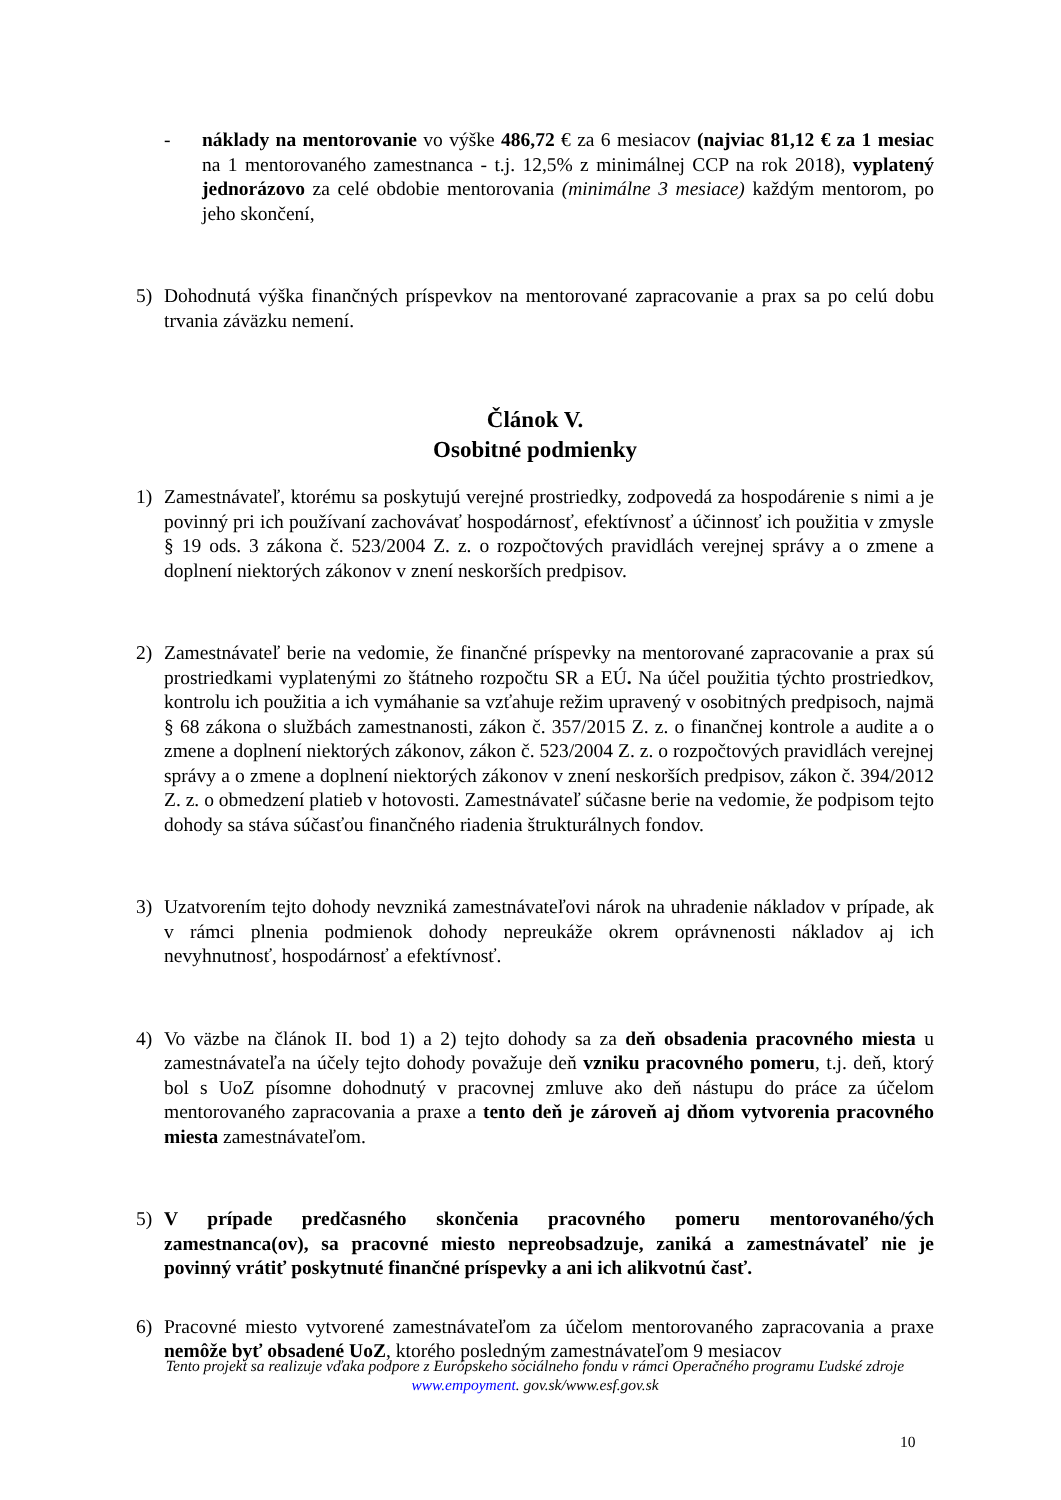- náklady na mentorovanie vo výške 486,72 € za 6 mesiacov (najviac 81,12 € za 1 mesiac na 1 mentorovaného zamestnanca - t.j. 12,5% z minimálnej CCP na rok 2018), vyplatený jednorázovo za celé obdobie mentorovania (minimálne 3 mesiace) každým mentorom, po jeho skončení,
5) Dohodnutá výška finančných príspevkov na mentorované zapracovanie a prax sa po celú dobu trvania záväzku nemení.
Článok V.
Osobitné podmienky
1) Zamestnávateľ, ktorému sa poskytujú verejné prostriedky, zodpovedá za hospodárenie s nimi a je povinný pri ich používaní zachovávať hospodárnosť, efektívnosť a účinnosť ich použitia v zmysle § 19 ods. 3 zákona č. 523/2004 Z. z. o rozpočtových pravidlách verejnej správy a o zmene a doplnení niektorých zákonov v znení neskorších predpisov.
2) Zamestnávateľ berie na vedomie, že finančné príspevky na mentorované zapracovanie a prax sú prostriedkami vyplatenými zo štátneho rozpočtu SR a EÚ. Na účel použitia týchto prostriedkov, kontrolu ich použitia a ich vymáhanie sa vzťahuje režim upravený v osobitných predpisoch, najmä § 68 zákona o službách zamestnanosti, zákon č. 357/2015 Z. z. o finančnej kontrole a audite a o zmene a doplnení niektorých zákonov, zákon č. 523/2004 Z. z. o rozpočtových pravidlách verejnej správy a o zmene a doplnení niektorých zákonov v znení neskorších predpisov, zákon č. 394/2012 Z. z. o obmedzení platieb v hotovosti. Zamestnávateľ súčasne berie na vedomie, že podpisom tejto dohody sa stáva súčasťou finančného riadenia štrukturálnych fondov.
3) Uzatvorením tejto dohody nevzniká zamestnávateľovi nárok na uhradenie nákladov v prípade, ak v rámci plnenia podmienok dohody nepreukáže okrem oprávnenosti nákladov aj ich nevyhnutnosť, hospodárnosť a efektívnosť.
4) Vo väzbe na článok II. bod 1) a 2) tejto dohody sa za deň obsadenia pracovného miesta u zamestnávateľa na účely tejto dohody považuje deň vzniku pracovného pomeru, t.j. deň, ktorý bol s UoZ písomne dohodnutý v pracovnej zmluve ako deň nástupu do práce za účelom mentorovaného zapracovania a praxe a tento deň je zároveň aj dňom vytvorenia pracovného miesta zamestnávateľom.
5) V prípade predčasného skončenia pracovného pomeru mentorovaného/ých zamestnanca(ov), sa pracovné miesto nepreobsadzuje, zaniká a zamestnávateľ nie je povinný vrátiť poskytnuté finančné príspevky a ani ich alikvotnú časť.
6) Pracovné miesto vytvorené zamestnávateľom za účelom mentorovaného zapracovania a praxe nemôže byť obsadené UoZ, ktorého posledným zamestnávateľom 9 mesiacov
Tento projekt sa realizuje vďaka podpore z Európskeho sociálneho fondu v rámci Operačného programu Ľudské zdroje
www.empoyment. gov.sk/www.esf.gov.sk
10